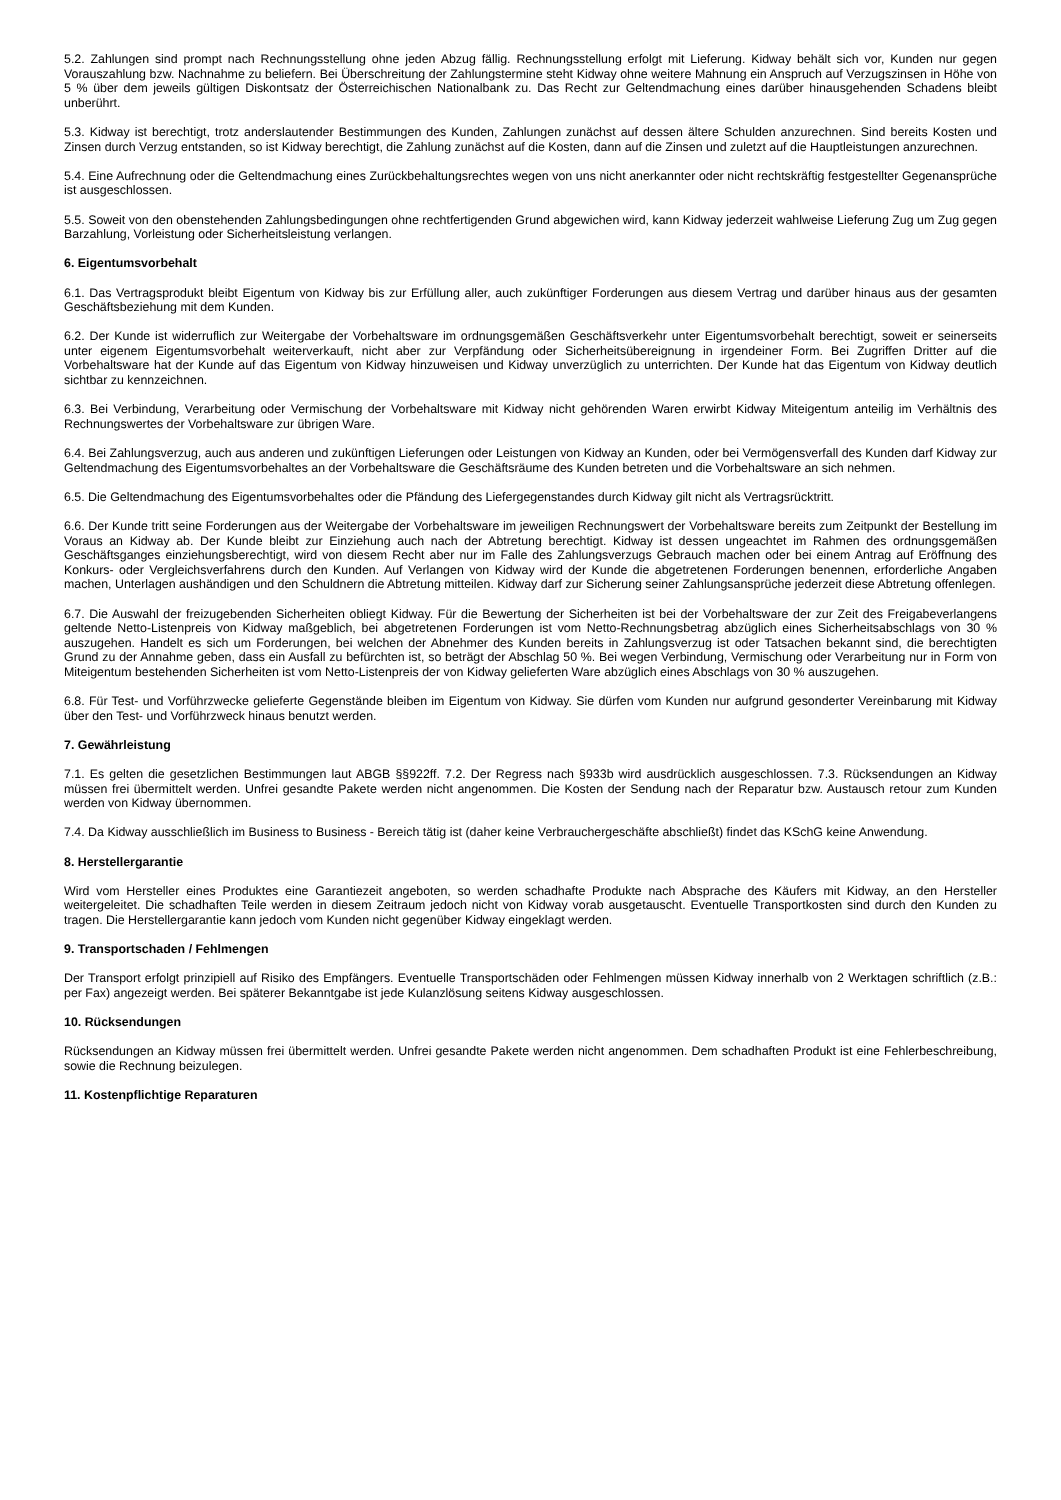5.2. Zahlungen sind prompt nach Rechnungsstellung ohne jeden Abzug fällig. Rechnungsstellung erfolgt mit Lieferung. Kidway behält sich vor, Kunden nur gegen Vorauszahlung bzw. Nachnahme zu beliefern. Bei Überschreitung der Zahlungstermine steht Kidway ohne weitere Mahnung ein Anspruch auf Verzugszinsen in Höhe von 5 % über dem jeweils gültigen Diskontsatz der Österreichischen Nationalbank zu. Das Recht zur Geltendmachung eines darüber hinausgehenden Schadens bleibt unberührt.
5.3. Kidway ist berechtigt, trotz anderslautender Bestimmungen des Kunden, Zahlungen zunächst auf dessen ältere Schulden anzurechnen. Sind bereits Kosten und Zinsen durch Verzug entstanden, so ist Kidway berechtigt, die Zahlung zunächst auf die Kosten, dann auf die Zinsen und zuletzt auf die Hauptleistungen anzurechnen.
5.4. Eine Aufrechnung oder die Geltendmachung eines Zurückbehaltungsrechtes wegen von uns nicht anerkannter oder nicht rechtskräftig festgestellter Gegenansprüche ist ausgeschlossen.
5.5. Soweit von den obenstehenden Zahlungsbedingungen ohne rechtfertigenden Grund abgewichen wird, kann Kidway jederzeit wahlweise Lieferung Zug um Zug gegen Barzahlung, Vorleistung oder Sicherheitsleistung verlangen.
6. Eigentumsvorbehalt
6.1. Das Vertragsprodukt bleibt Eigentum von Kidway bis zur Erfüllung aller, auch zukünftiger Forderungen aus diesem Vertrag und darüber hinaus aus der gesamten Geschäftsbeziehung mit dem Kunden.
6.2. Der Kunde ist widerruflich zur Weitergabe der Vorbehaltsware im ordnungsgemäßen Geschäftsverkehr unter Eigentumsvorbehalt berechtigt, soweit er seinerseits unter eigenem Eigentumsvorbehalt weiterverkauft, nicht aber zur Verpfändung oder Sicherheitsübereignung in irgendeiner Form. Bei Zugriffen Dritter auf die Vorbehaltsware hat der Kunde auf das Eigentum von Kidway hinzuweisen und Kidway unverzüglich zu unterrichten. Der Kunde hat das Eigentum von Kidway deutlich sichtbar zu kennzeichnen.
6.3. Bei Verbindung, Verarbeitung oder Vermischung der Vorbehaltsware mit Kidway nicht gehörenden Waren erwirbt Kidway Miteigentum anteilig im Verhältnis des Rechnungswertes der Vorbehaltsware zur übrigen Ware.
6.4. Bei Zahlungsverzug, auch aus anderen und zukünftigen Lieferungen oder Leistungen von Kidway an Kunden, oder bei Vermögensverfall des Kunden darf Kidway zur Geltendmachung des Eigentumsvorbehaltes an der Vorbehaltsware die Geschäftsräume des Kunden betreten und die Vorbehaltsware an sich nehmen.
6.5. Die Geltendmachung des Eigentumsvorbehaltes oder die Pfändung des Liefergegenstandes durch Kidway gilt nicht als Vertragsrücktritt.
6.6. Der Kunde tritt seine Forderungen aus der Weitergabe der Vorbehaltsware im jeweiligen Rechnungswert der Vorbehaltsware bereits zum Zeitpunkt der Bestellung im Voraus an Kidway ab. Der Kunde bleibt zur Einziehung auch nach der Abtretung berechtigt. Kidway ist dessen ungeachtet im Rahmen des ordnungsgemäßen Geschäftsganges einziehungsberechtigt, wird von diesem Recht aber nur im Falle des Zahlungsverzugs Gebrauch machen oder bei einem Antrag auf Eröffnung des Konkurs- oder Vergleichsverfahrens durch den Kunden. Auf Verlangen von Kidway wird der Kunde die abgetretenen Forderungen benennen, erforderliche Angaben machen, Unterlagen aushändigen und den Schuldnern die Abtretung mitteilen. Kidway darf zur Sicherung seiner Zahlungsansprüche jederzeit diese Abtretung offenlegen.
6.7. Die Auswahl der freizugebenden Sicherheiten obliegt Kidway. Für die Bewertung der Sicherheiten ist bei der Vorbehaltsware der zur Zeit des Freigabeverlangens geltende Netto-Listenpreis von Kidway maßgeblich, bei abgetretenen Forderungen ist vom Netto-Rechnungsbetrag abzüglich eines Sicherheitsabschlags von 30 % auszugehen. Handelt es sich um Forderungen, bei welchen der Abnehmer des Kunden bereits in Zahlungsverzug ist oder Tatsachen bekannt sind, die berechtigten Grund zu der Annahme geben, dass ein Ausfall zu befürchten ist, so beträgt der Abschlag 50 %. Bei wegen Verbindung, Vermischung oder Verarbeitung nur in Form von Miteigentum bestehenden Sicherheiten ist vom Netto-Listenpreis der von Kidway gelieferten Ware abzüglich eines Abschlags von 30 % auszugehen.
6.8. Für Test- und Vorführzwecke gelieferte Gegenstände bleiben im Eigentum von Kidway. Sie dürfen vom Kunden nur aufgrund gesonderter Vereinbarung mit Kidway über den Test- und Vorführzweck hinaus benutzt werden.
7. Gewährleistung
7.1. Es gelten die gesetzlichen Bestimmungen laut ABGB §§922ff. 7.2. Der Regress nach §933b wird ausdrücklich ausgeschlossen. 7.3. Rücksendungen an Kidway müssen frei übermittelt werden. Unfrei gesandte Pakete werden nicht angenommen. Die Kosten der Sendung nach der Reparatur bzw. Austausch retour zum Kunden werden von Kidway übernommen.
7.4. Da Kidway ausschließlich im Business to Business - Bereich tätig ist (daher keine Verbrauchergeschäfte abschließt) findet das KSchG keine Anwendung.
8. Herstellergarantie
Wird vom Hersteller eines Produktes eine Garantiezeit angeboten, so werden schadhafte Produkte nach Absprache des Käufers mit Kidway, an den Hersteller weitergeleitet. Die schadhaften Teile werden in diesem Zeitraum jedoch nicht von Kidway vorab ausgetauscht. Eventuelle Transportkosten sind durch den Kunden zu tragen. Die Herstellergarantie kann jedoch vom Kunden nicht gegenüber Kidway eingeklagt werden.
9. Transportschaden / Fehlmengen
Der Transport erfolgt prinzipiell auf Risiko des Empfängers. Eventuelle Transportschäden oder Fehlmengen müssen Kidway innerhalb von 2 Werktagen schriftlich (z.B.: per Fax) angezeigt werden. Bei späterer Bekanntgabe ist jede Kulanzlösung seitens Kidway ausgeschlossen.
10. Rücksendungen
Rücksendungen an Kidway müssen frei übermittelt werden. Unfrei gesandte Pakete werden nicht angenommen. Dem schadhaften Produkt ist eine Fehlerbeschreibung, sowie die Rechnung beizulegen.
11. Kostenpflichtige Reparaturen